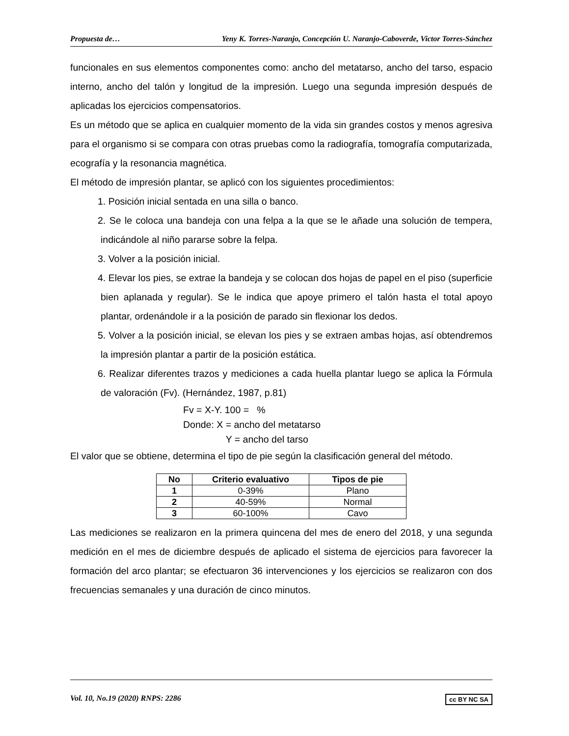Propuesta de… Yeny K. Torres-Naranjo, Concepción U. Naranjo-Caboverde, Victor Torres-Sánchez
funcionales en sus elementos componentes como: ancho del metatarso, ancho del tarso, espacio interno, ancho del talón y longitud de la impresión. Luego una segunda impresión después de aplicadas los ejercicios compensatorios.
Es un método que se aplica en cualquier momento de la vida sin grandes costos y menos agresiva para el organismo si se compara con otras pruebas como la radiografía, tomografía computarizada, ecografía y la resonancia magnética.
El método de impresión plantar, se aplicó con los siguientes procedimientos:
1. Posición inicial sentada en una silla o banco.
2. Se le coloca una bandeja con una felpa a la que se le añade una solución de tempera, indicándole al niño pararse sobre la felpa.
3. Volver a la posición inicial.
4. Elevar los pies, se extrae la bandeja y se colocan dos hojas de papel en el piso (superficie bien aplanada y regular). Se le indica que apoye primero el talón hasta el total apoyo plantar, ordenándole ir a la posición de parado sin flexionar los dedos.
5. Volver a la posición inicial, se elevan los pies y se extraen ambas hojas, así obtendremos la impresión plantar a partir de la posición estática.
6. Realizar diferentes trazos y mediciones a cada huella plantar luego se aplica la Fórmula de valoración (Fv). (Hernández, 1987, p.81)
Fv = X-Y. 100 = %
Donde: X = ancho del metatarso
Y = ancho del tarso
El valor que se obtiene, determina el tipo de pie según la clasificación general del método.
| No | Criterio evaluativo | Tipos de pie |
| --- | --- | --- |
| 1 | 0-39% | Plano |
| 2 | 40-59% | Normal |
| 3 | 60-100% | Cavo |
Las mediciones se realizaron en la primera quincena del mes de enero del 2018, y una segunda medición en el mes de diciembre después de aplicado el sistema de ejercicios para favorecer la formación del arco plantar; se efectuaron 36 intervenciones y los ejercicios se realizaron con dos frecuencias semanales y una duración de cinco minutos.
Vol. 10, No.19 (2020) RNPS: 2286 cc BY NC SA